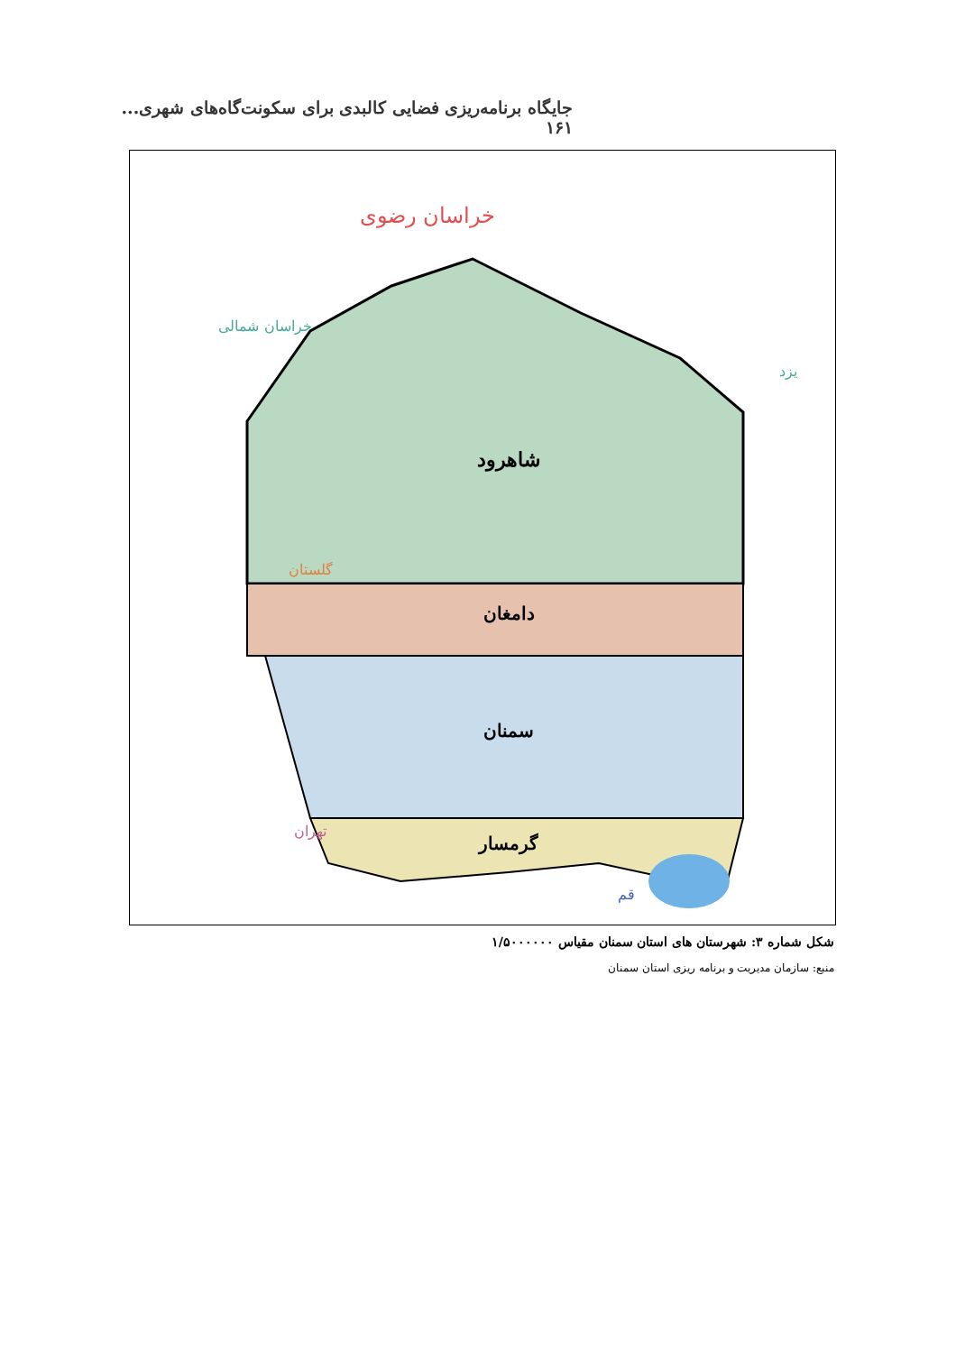جایگاه برنامه‌ریزی فضایی کالبدی برای سکونت‌گاه‌های شهری... ۱۶۱
شاهرود
دامغان
سمنان
گرمسار
خراسان رضوی
خراسان شمالی
گلستان
یزد
تهران
قم
شکل شماره ۳: شهرستان های استان سمنان مقیاس ۱/۵۰۰۰۰۰۰
منبع: سازمان مدیریت و برنامه ریزی استان سمنان